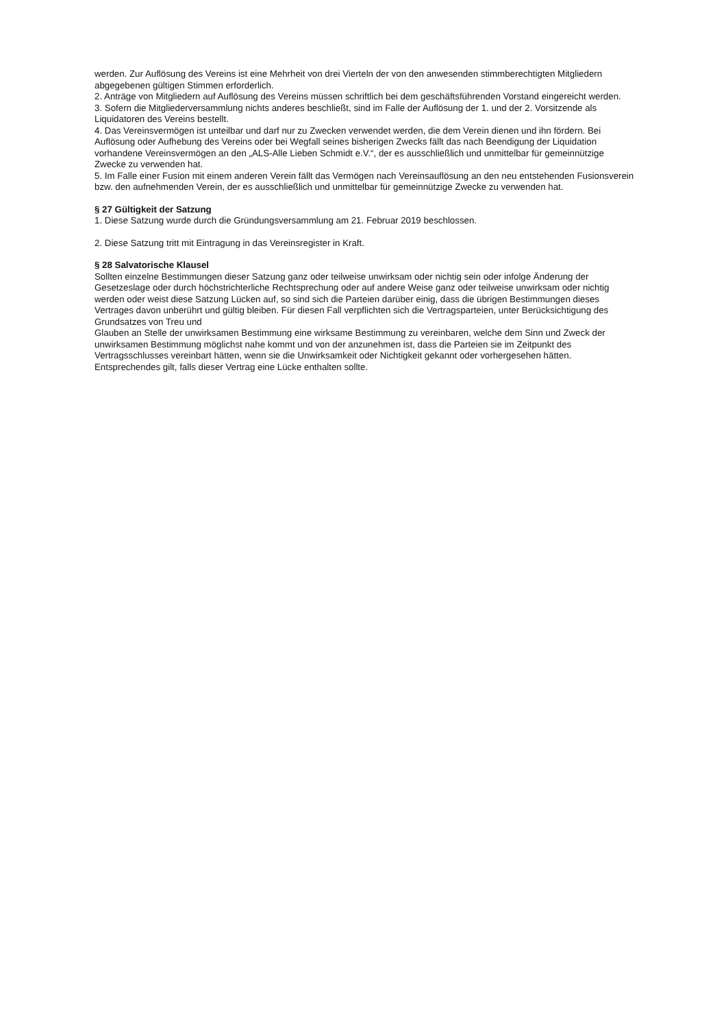werden. Zur Auflösung des Vereins ist eine Mehrheit von drei Vierteln der von den anwesenden stimmberechtigten Mitgliedern abgegebenen gültigen Stimmen erforderlich.
2. Anträge von Mitgliedern auf Auflösung des Vereins müssen schriftlich bei dem geschäftsführenden Vorstand eingereicht werden.
3. Sofern die Mitgliederversammlung nichts anderes beschließt, sind im Falle der Auflösung der 1. und der 2. Vorsitzende als Liquidatoren des Vereins bestellt.
4. Das Vereinsvermögen ist unteilbar und darf nur zu Zwecken verwendet werden, die dem Verein dienen und ihn fördern. Bei Auflösung oder Aufhebung des Vereins oder bei Wegfall seines bisherigen Zwecks fällt das nach Beendigung der Liquidation vorhandene Vereinsvermögen an den „ALS-Alle Lieben Schmidt e.V.“, der es ausschließlich und unmittelbar für gemeinnützige Zwecke zu verwenden hat.
5. Im Falle einer Fusion mit einem anderen Verein fällt das Vermögen nach Vereinsauflösung an den neu entstehenden Fusionsverein bzw. den aufnehmenden Verein, der es ausschließlich und unmittelbar für gemeinnützige Zwecke zu verwenden hat.
§ 27 Gültigkeit der Satzung
1. Diese Satzung wurde durch die Gründungsversammlung am 21. Februar 2019 beschlossen.
2. Diese Satzung tritt mit Eintragung in das Vereinsregister in Kraft.
§ 28 Salvatorische Klausel
Sollten einzelne Bestimmungen dieser Satzung ganz oder teilweise unwirksam oder nichtig sein oder infolge Änderung der Gesetzeslage oder durch höchstrichterliche Rechtsprechung oder auf andere Weise ganz oder teilweise unwirksam oder nichtig werden oder weist diese Satzung Lücken auf, so sind sich die Parteien darüber einig, dass die übrigen Bestimmungen dieses Vertrages davon unberührt und gültig bleiben. Für diesen Fall verpflichten sich die Vertragsparteien, unter Berücksichtigung des Grundsatzes von Treu und
Glauben an Stelle der unwirksamen Bestimmung eine wirksame Bestimmung zu vereinbaren, welche dem Sinn und Zweck der unwirksamen Bestimmung möglichst nahe kommt und von der anzunehmen ist, dass die Parteien sie im Zeitpunkt des Vertragsschlusses vereinbart hätten, wenn sie die Unwirksamkeit oder Nichtigkeit gekannt oder vorhergesehen hätten. Entsprechendes gilt, falls dieser Vertrag eine Lücke enthalten sollte.